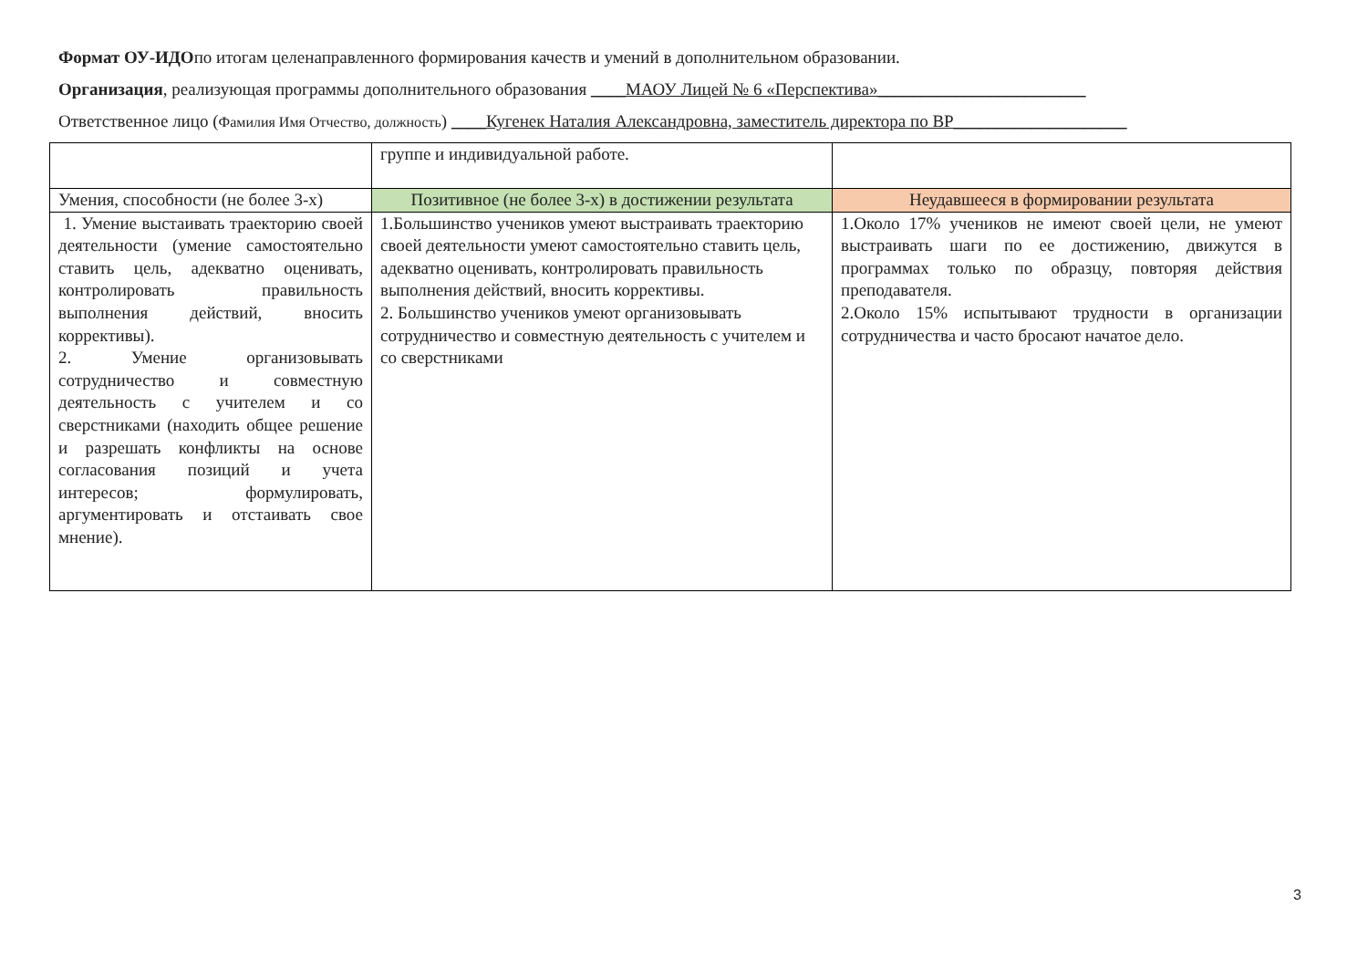Формат ОУ-ИДОпо итогам целенаправленного формирования качеств и умений в дополнительном образовании.
Организация, реализующая программы дополнительного образования ____МАОУ Лицей № 6 «Перспектива»________________________
Ответственное лицо (Фамилия Имя Отчество, должность) ____Кугенек Наталия Александровна, заместитель директора по ВР____________________
| | группе и индивидуальной работе. | |
| Умения, способности (не более 3-х) | Позитивное (не более 3-х) в достижении результата | Неудавшееся в формировании результата |
| 1. Умение выстаивать траекторию своей деятельности (умение самостоятельно ставить цель, адекватно оценивать, контролировать правильность выполнения действий, вносить коррективы). 2. Умение организовывать сотрудничество и совместную деятельность с учителем и со сверстниками (находить общее решение и разрешать конфликты на основе согласования позиций и учета интересов; формулировать, аргументировать и отстаивать свое мнение). | 1.Большинство учеников умеют выстраивать траекторию своей деятельности умеют самостоятельно ставить цель, адекватно оценивать, контролировать правильность выполнения действий, вносить коррективы. 2. Большинство учеников умеют организовывать сотрудничество и совместную деятельность с учителем и со сверстниками | 1.Около 17% учеников не имеют своей цели, не умеют выстраивать шаги по ее достижению, движутся в программах только по образцу, повторяя действия преподавателя. 2.Около 15% испытывают трудности в организации сотрудничества и часто бросают начатое дело. |
3